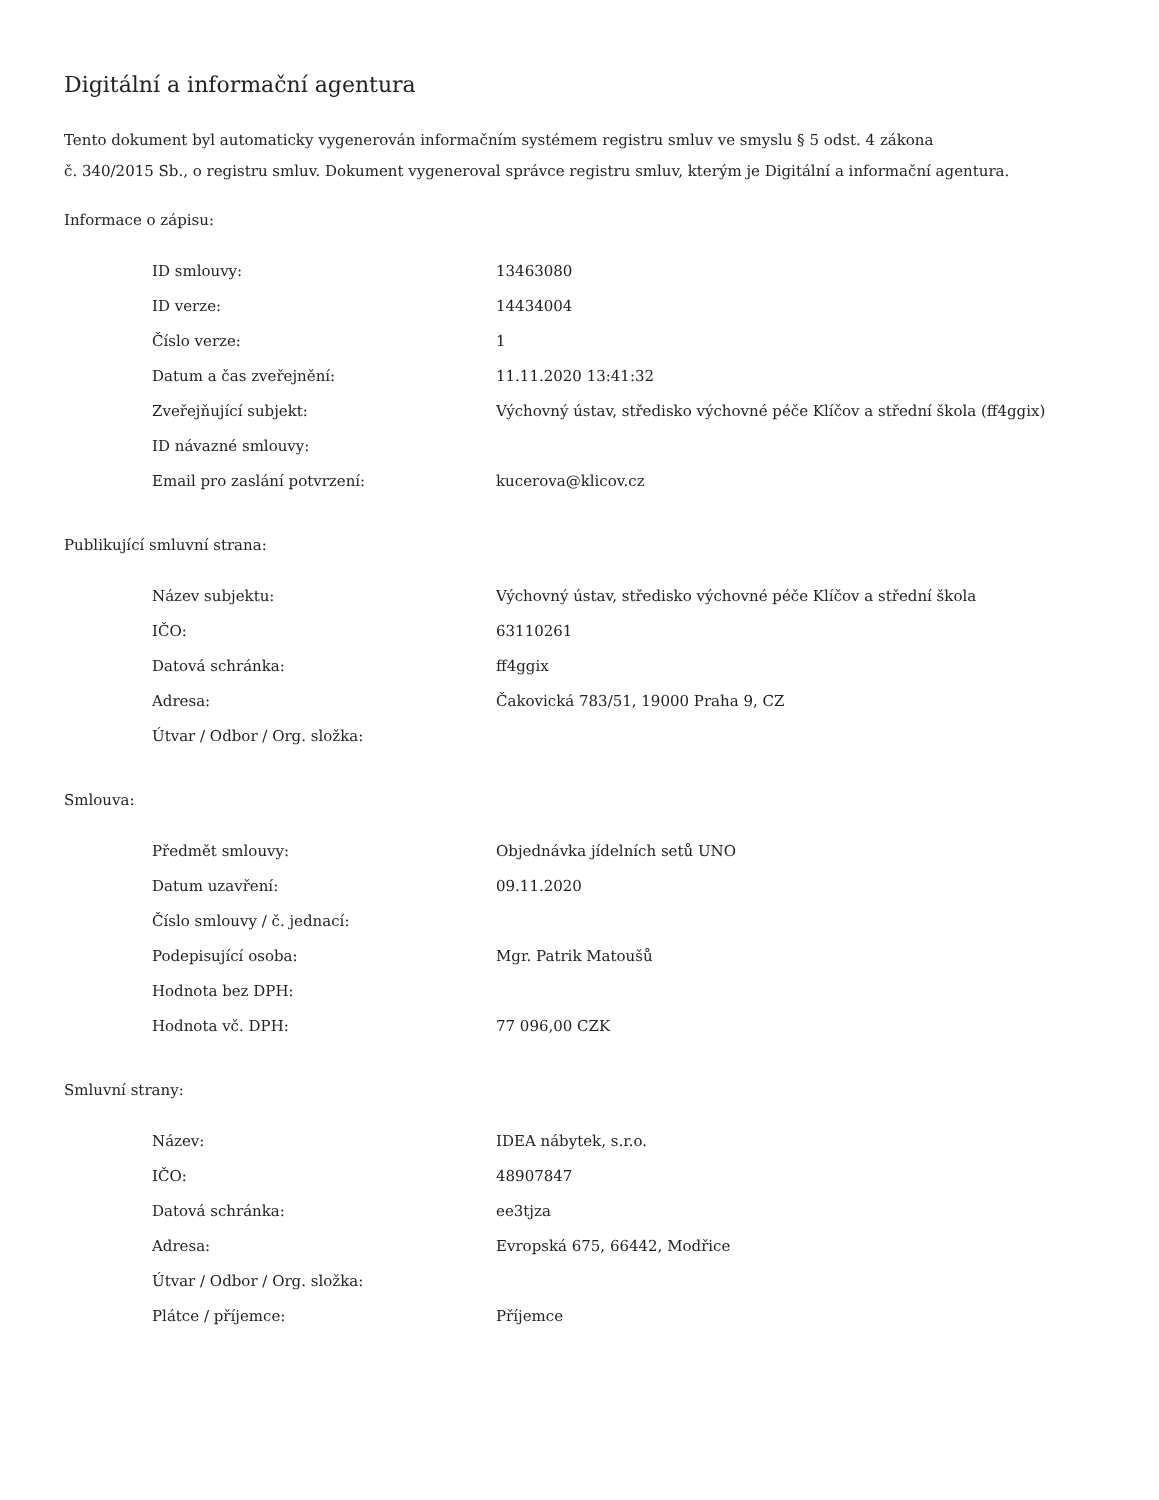Digitální a informační agentura
Tento dokument byl automaticky vygenerován informačním systémem registru smluv ve smyslu § 5 odst. 4 zákona
č. 340/2015 Sb., o registru smluv. Dokument vygeneroval správce registru smluv, kterým je Digitální a informační agentura.
Informace o zápisu:
| ID smlouvy: | 13463080 |
| ID verze: | 14434004 |
| Číslo verze: | 1 |
| Datum a čas zveřejnění: | 11.11.2020 13:41:32 |
| Zveřejňující subjekt: | Výchovný ústav, středisko výchovné péče Klíčov a střední škola (ff4ggix) |
| ID návazné smlouvy: | |
| Email pro zaslání potvrzení: | kucerova@klicov.cz |
Publikující smluvní strana:
| Název subjektu: | Výchovný ústav, středisko výchovné péče Klíčov a střední škola |
| IČO: | 63110261 |
| Datová schránka: | ff4ggix |
| Adresa: | Čakovická 783/51, 19000 Praha 9, CZ |
| Útvar / Odbor / Org. složka: | |
Smlouva:
| Předmět smlouvy: | Objednávka jídelních setů UNO |
| Datum uzavření: | 09.11.2020 |
| Číslo smlouvy / č. jednací: | |
| Podepisující osoba: | Mgr. Patrik Matoušů |
| Hodnota bez DPH: | |
| Hodnota vč. DPH: | 77 096,00 CZK |
Smluvní strany:
| Název: | IDEA nábytek, s.r.o. |
| IČO: | 48907847 |
| Datová schránka: | ee3tjza |
| Adresa: | Evropská 675, 66442, Modřice |
| Útvar / Odbor / Org. složka: | |
| Plátce / příjemce: | Příjemce |